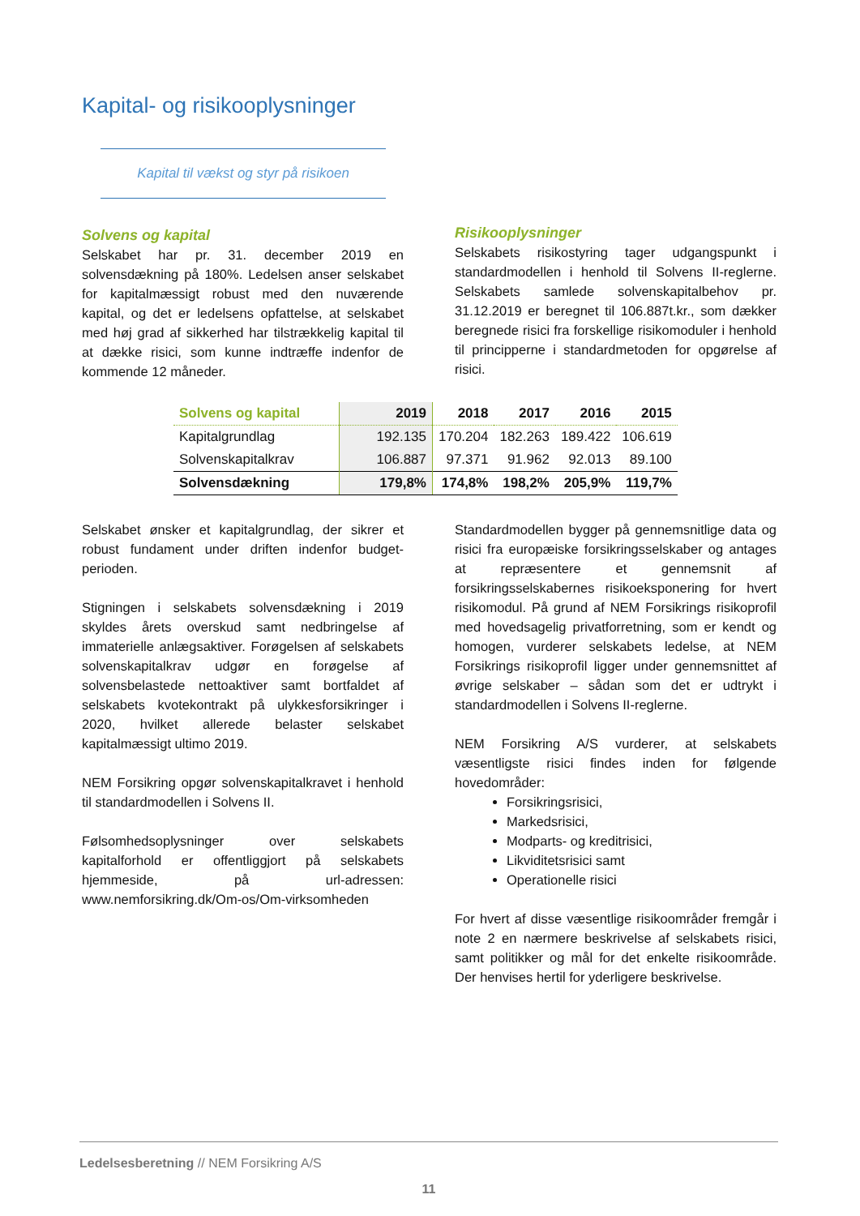Kapital- og risikooplysninger
Kapital til vækst og styr på risikoen
Solvens og kapital
Selskabet har pr. 31. december 2019 en solvensdækning på 180%. Ledelsen anser selskabet for kapitalmæssigt robust med den nuværende kapital, og det er ledelsens opfattelse, at selskabet med høj grad af sikkerhed har tilstrækkelig kapital til at dække risici, som kunne indtræffe indenfor de kommende 12 måneder.
Risikooplysninger
Selskabets risikostyring tager udgangspunkt i standardmodellen i henhold til Solvens II-reglerne. Selskabets samlede solvenskapitalbehov pr. 31.12.2019 er beregnet til 106.887t.kr., som dækker beregnede risici fra forskellige risikomoduler i henhold til principperne i standardmetoden for opgørelse af risici.
| Solvens og kapital | 2019 | 2018 | 2017 | 2016 | 2015 |
| --- | --- | --- | --- | --- | --- |
| Kapitalgrundlag | 192.135 | 170.204 | 182.263 | 189.422 | 106.619 |
| Solvenskapitalkrav | 106.887 | 97.371 | 91.962 | 92.013 | 89.100 |
| Solvensdækning | 179,8% | 174,8% | 198,2% | 205,9% | 119,7% |
Selskabet ønsker et kapitalgrundlag, der sikrer et robust fundament under driften indenfor budget-perioden.
Stigningen i selskabets solvensdækning i 2019 skyldes årets overskud samt nedbringelse af immaterielle anlægsaktiver. Forøgelsen af selskabets solvenskapitalkrav udgør en forøgelse af solvensbelastede nettoaktiver samt bortfaldet af selskabets kvotekontrakt på ulykkesforsikringer i 2020, hvilket allerede belaster selskabet kapitalmæssigt ultimo 2019.
NEM Forsikring opgør solvenskapitalkravet i henhold til standardmodellen i Solvens II.
Følsomhedsoplysninger over selskabets kapitalforhold er offentliggjort på selskabets hjemmeside, på url-adressen: www.nemforsikring.dk/Om-os/Om-virksomheden
Standardmodellen bygger på gennemsnitlige data og risici fra europæiske forsikringsselskaber og antages at repræsentere et gennemsnit af forsikringsselskabernes risikoeksponering for hvert risikomodul. På grund af NEM Forsikrings risikoprofil med hovedsagelig privatforretning, som er kendt og homogen, vurderer selskabets ledelse, at NEM Forsikrings risikoprofil ligger under gennemsnittet af øvrige selskaber – sådan som det er udtrykt i standardmodellen i Solvens II-reglerne.
NEM Forsikring A/S vurderer, at selskabets væsentligste risici findes inden for følgende hovedområder:
Forsikringsrisici,
Markedsrisici,
Modparts- og kreditrisici,
Likviditetsrisici samt
Operationelle risici
For hvert af disse væsentlige risikoområder fremgår i note 2 en nærmere beskrivelse af selskabets risici, samt politikker og mål for det enkelte risikoområde. Der henvises hertil for yderligere beskrivelse.
Ledelsesberetning // NEM Forsikring A/S
11